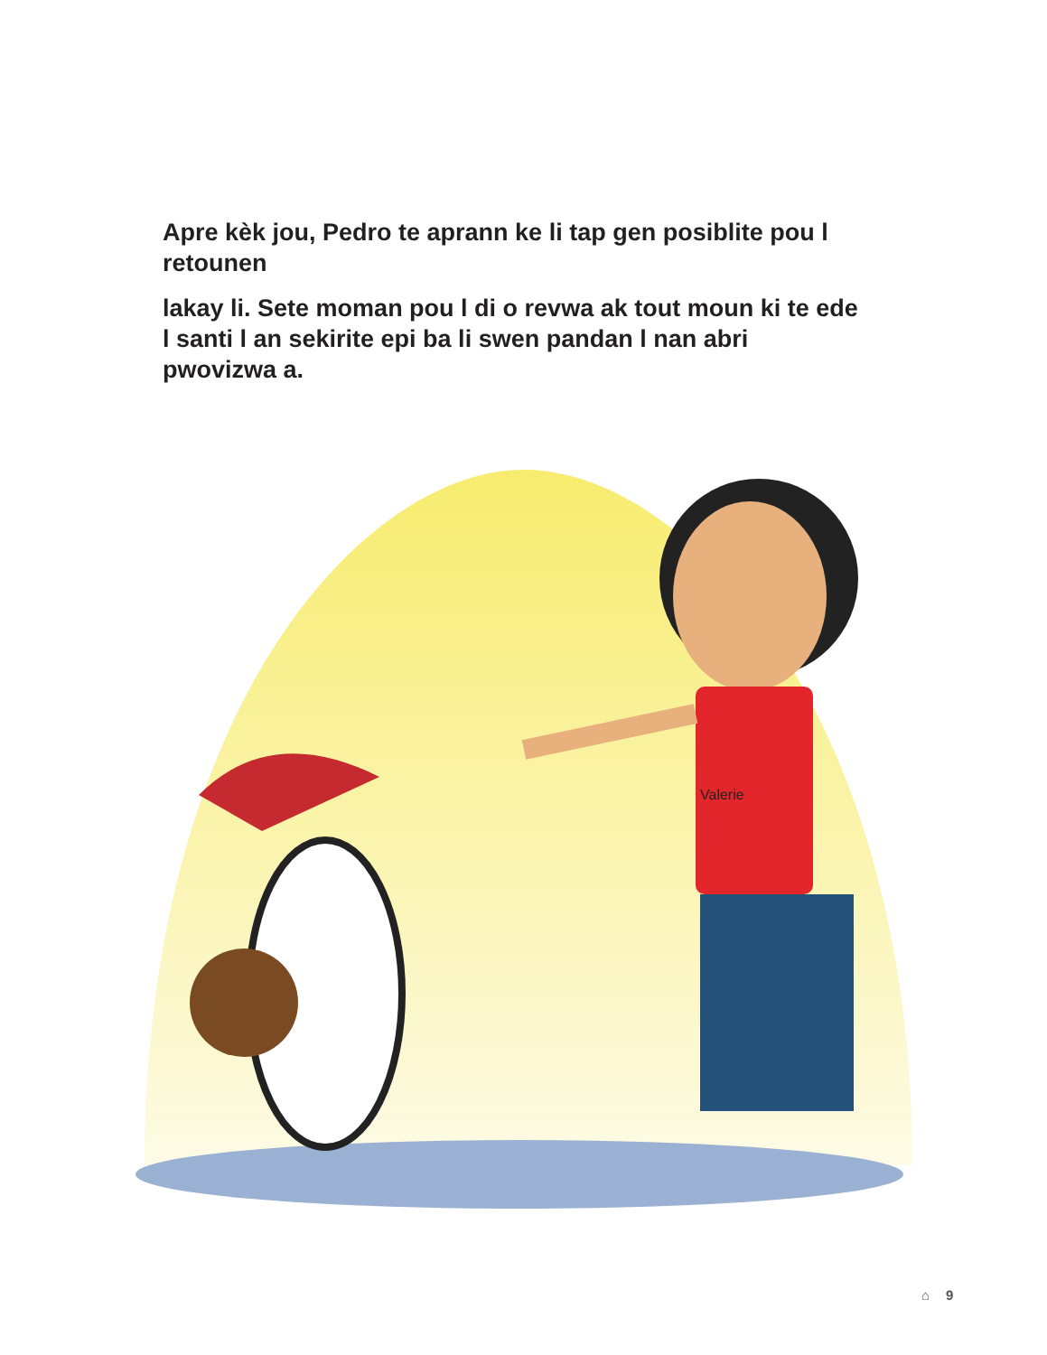Apre kèk jou, Pedro te aprann ke li tap gen posiblite pou l retounen
lakay li. Sete moman pou l di o revwa ak tout moun ki te ede l santi l an sekirite epi ba li swen pandan l nan abri pwovizwa a.
Valerie
⌂ 9